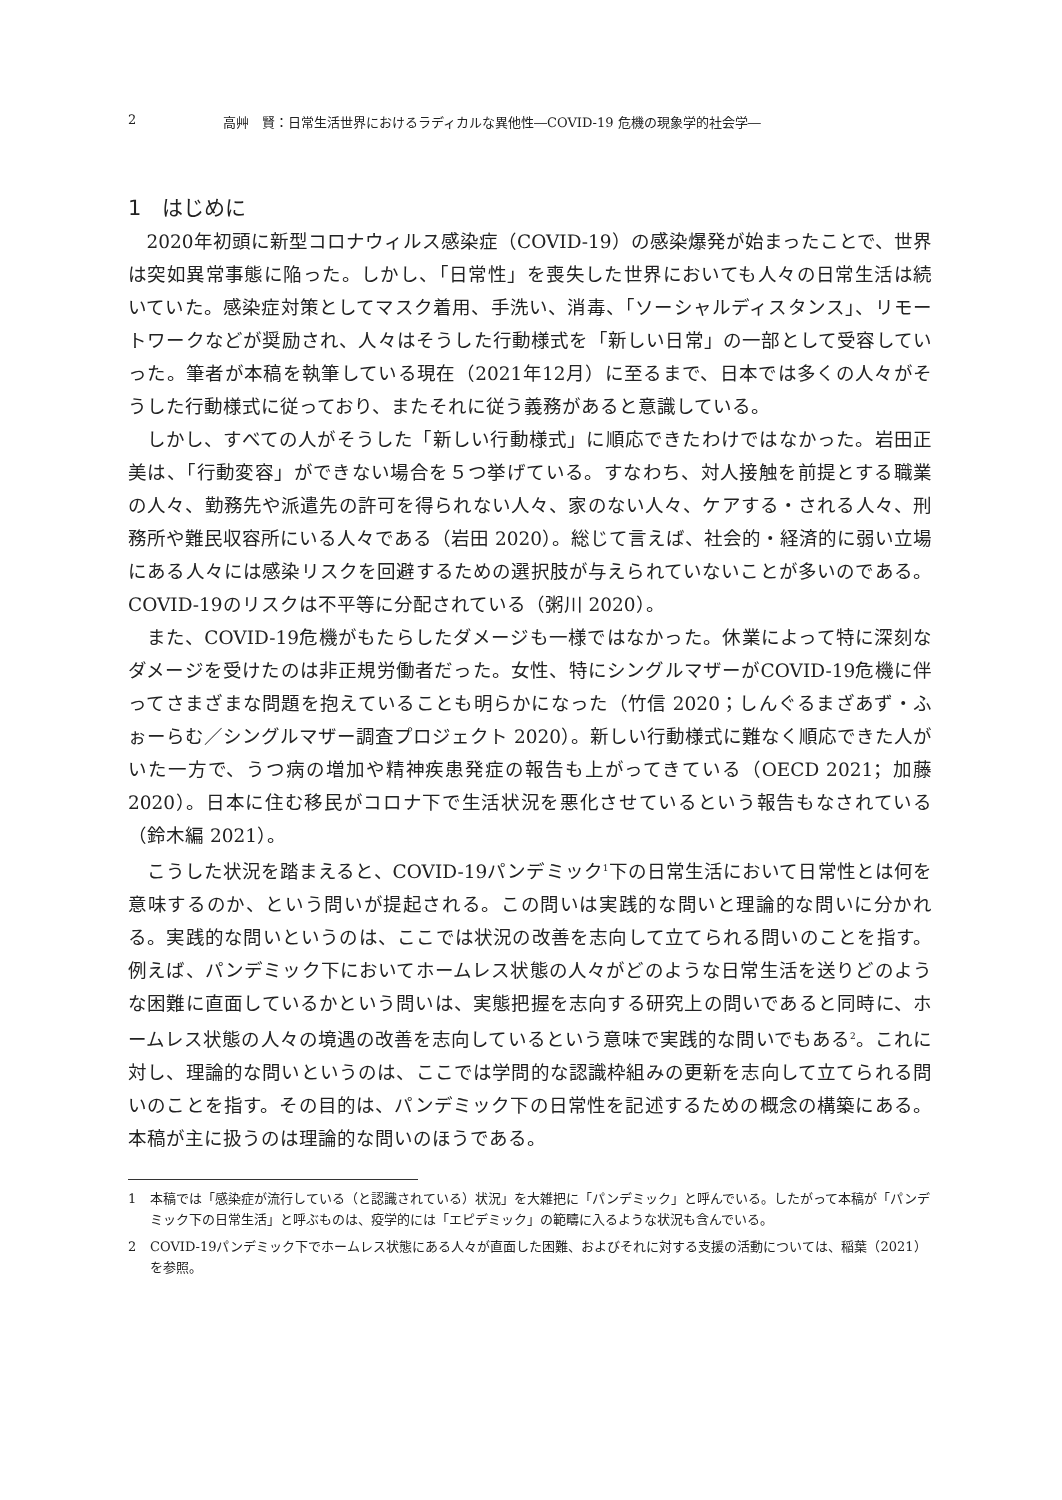2 高艸　賢：日常生活世界におけるラディカルな異他性―COVID-19 危機の現象学的社会学―
1　はじめに
2020年初頭に新型コロナウィルス感染症（COVID-19）の感染爆発が始まったことで、世界は突如異常事態に陥った。しかし、「日常性」を喪失した世界においても人々の日常生活は続いていた。感染症対策としてマスク着用、手洗い、消毒、「ソーシャルディスタンス」、リモートワークなどが奨励され、人々はそうした行動様式を「新しい日常」の一部として受容していった。筆者が本稿を執筆している現在（2021年12月）に至るまで、日本では多くの人々がそうした行動様式に従っており、またそれに従う義務があると意識している。
しかし、すべての人がそうした「新しい行動様式」に順応できたわけではなかった。岩田正美は、「行動変容」ができない場合を５つ挙げている。すなわち、対人接触を前提とする職業の人々、勤務先や派遣先の許可を得られない人々、家のない人々、ケアする・される人々、刑務所や難民収容所にいる人々である（岩田 2020）。総じて言えば、社会的・経済的に弱い立場にある人々には感染リスクを回避するための選択肢が与えられていないことが多いのである。COVID-19のリスクは不平等に分配されている（粥川 2020）。
また、COVID-19危機がもたらしたダメージも一様ではなかった。休業によって特に深刻なダメージを受けたのは非正規労働者だった。女性、特にシングルマザーがCOVID-19危機に伴ってさまざまな問題を抱えていることも明らかになった（竹信 2020；しんぐるまざあず・ふぉーらむ／シングルマザー調査プロジェクト 2020）。新しい行動様式に難なく順応できた人がいた一方で、うつ病の増加や精神疾患発症の報告も上がってきている（OECD 2021；加藤 2020）。日本に住む移民がコロナ下で生活状況を悪化させているという報告もなされている（鈴木編 2021）。
こうした状況を踏まえると、COVID-19パンデミック<sup>1</sup>下の日常生活において日常性とは何を意味するのか、という問いが提起される。この問いは実践的な問いと理論的な問いに分かれる。実践的な問いというのは、ここでは状況の改善を志向して立てられる問いのことを指す。例えば、パンデミック下においてホームレス状態の人々がどのような日常生活を送りどのような困難に直面しているかという問いは、実態把握を志向する研究上の問いであると同時に、ホームレス状態の人々の境遇の改善を志向しているという意味で実践的な問いでもある<sup>2</sup>。これに対し、理論的な問いというのは、ここでは学問的な認識枠組みの更新を志向して立てられる問いのことを指す。その目的は、パンデミック下の日常性を記述するための概念の構築にある。本稿が主に扱うのは理論的な問いのほうである。
1 本稿では「感染症が流行している（と認識されている）状況」を大雑把に「パンデミック」と呼んでいる。したがって本稿が「パンデミック下の日常生活」と呼ぶものは、疫学的には「エピデミック」の範疇に入るような状況も含んでいる。
2 COVID-19パンデミック下でホームレス状態にある人々が直面した困難、およびそれに対する支援の活動については、稲葉（2021）を参照。